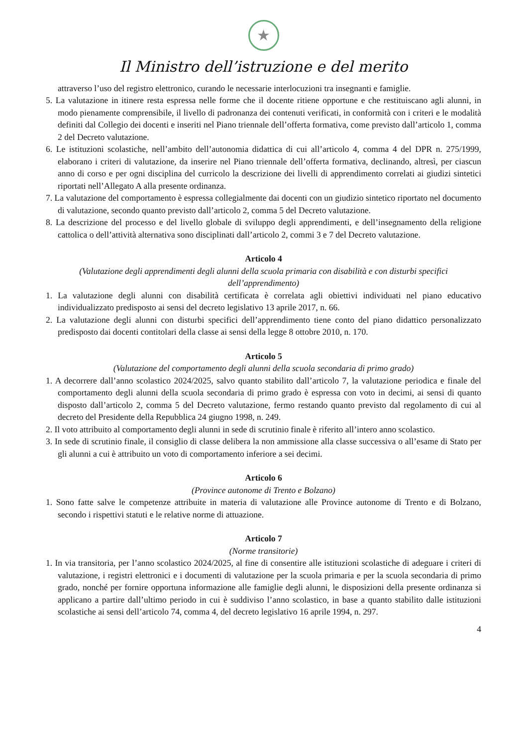★
Il Ministro dell’istruzione e del merito
attraverso l’uso del registro elettronico, curando le necessarie interlocuzioni tra insegnanti e famiglie.
5. La valutazione in itinere resta espressa nelle forme che il docente ritiene opportune e che restituiscano agli alunni, in modo pienamente comprensibile, il livello di padronanza dei contenuti verificati, in conformità con i criteri e le modalità definiti dal Collegio dei docenti e inseriti nel Piano triennale dell’offerta formativa, come previsto dall’articolo 1, comma 2 del Decreto valutazione.
6. Le istituzioni scolastiche, nell’ambito dell’autonomia didattica di cui all’articolo 4, comma 4 del DPR n. 275/1999, elaborano i criteri di valutazione, da inserire nel Piano triennale dell’offerta formativa, declinando, altresì, per ciascun anno di corso e per ogni disciplina del curricolo la descrizione dei livelli di apprendimento correlati ai giudizi sintetici riportati nell’Allegato A alla presente ordinanza.
7. La valutazione del comportamento è espressa collegialmente dai docenti con un giudizio sintetico riportato nel documento di valutazione, secondo quanto previsto dall’articolo 2, comma 5 del Decreto valutazione.
8. La descrizione del processo e del livello globale di sviluppo degli apprendimenti, e dell’insegnamento della religione cattolica o dell’attività alternativa sono disciplinati dall’articolo 2, commi 3 e 7 del Decreto valutazione.
Articolo 4
(Valutazione degli apprendimenti degli alunni della scuola primaria con disabilità e con disturbi specifici dell’apprendimento)
1. La valutazione degli alunni con disabilità certificata è correlata agli obiettivi individuati nel piano educativo individualizzato predisposto ai sensi del decreto legislativo 13 aprile 2017, n. 66.
2. La valutazione degli alunni con disturbi specifici dell’apprendimento tiene conto del piano didattico personalizzato predisposto dai docenti contitolari della classe ai sensi della legge 8 ottobre 2010, n. 170.
Articolo 5
(Valutazione del comportamento degli alunni della scuola secondaria di primo grado)
1. A decorrere dall’anno scolastico 2024/2025, salvo quanto stabilito dall’articolo 7, la valutazione periodica e finale del comportamento degli alunni della scuola secondaria di primo grado è espressa con voto in decimi, ai sensi di quanto disposto dall’articolo 2, comma 5 del Decreto valutazione, fermo restando quanto previsto dal regolamento di cui al decreto del Presidente della Repubblica 24 giugno 1998, n. 249.
2. Il voto attribuito al comportamento degli alunni in sede di scrutinio finale è riferito all’intero anno scolastico.
3. In sede di scrutinio finale, il consiglio di classe delibera la non ammissione alla classe successiva o all’esame di Stato per gli alunni a cui è attribuito un voto di comportamento inferiore a sei decimi.
Articolo 6
(Province autonome di Trento e Bolzano)
1. Sono fatte salve le competenze attribuite in materia di valutazione alle Province autonome di Trento e di Bolzano, secondo i rispettivi statuti e le relative norme di attuazione.
Articolo 7
(Norme transitorie)
1. In via transitoria, per l’anno scolastico 2024/2025, al fine di consentire alle istituzioni scolastiche di adeguare i criteri di valutazione, i registri elettronici e i documenti di valutazione per la scuola primaria e per la scuola secondaria di primo grado, nonché per fornire opportuna informazione alle famiglie degli alunni, le disposizioni della presente ordinanza si applicano a partire dall’ultimo periodo in cui è suddiviso l’anno scolastico, in base a quanto stabilito dalle istituzioni scolastiche ai sensi dell’articolo 74, comma 4, del decreto legislativo 16 aprile 1994, n. 297.
4